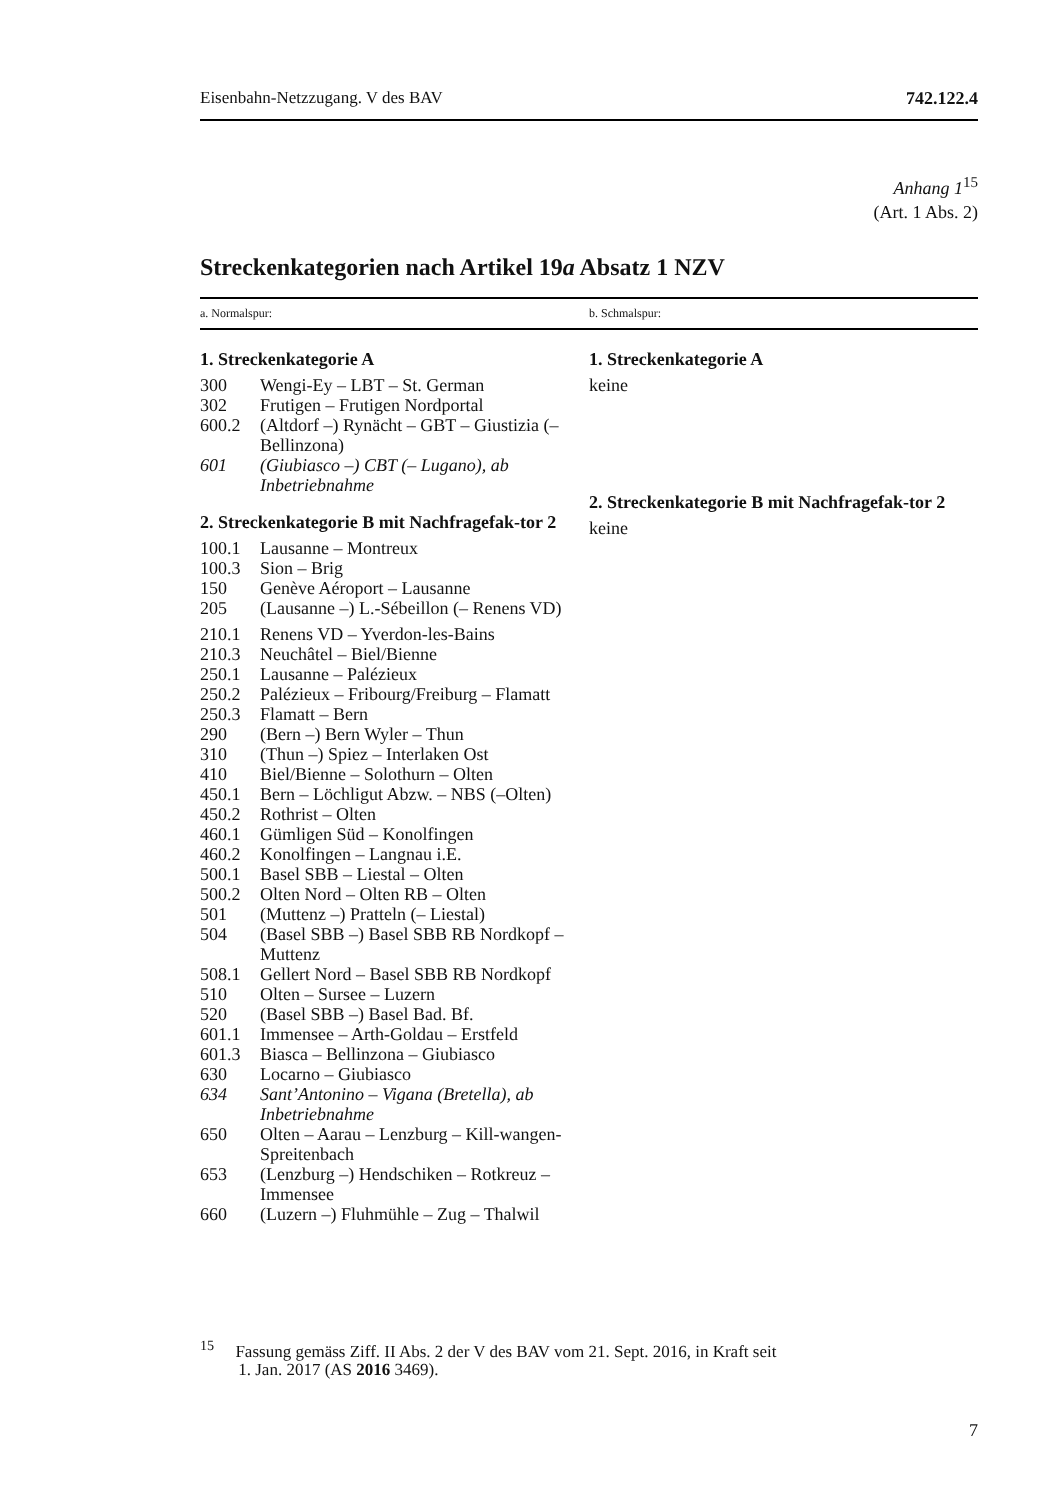Eisenbahn-Netzzugang. V des BAV 742.122.4
Anhang 1<sup>15</sup>
(Art. 1 Abs. 2)
Streckenkategorien nach Artikel 19a Absatz 1 NZV
a. Normalspur: b. Schmalspur:
1. Streckenkategorie A
| 300 | Wengi-Ey – LBT – St. German |
| 302 | Frutigen – Frutigen Nordportal |
| 600.2 | (Altdorf –) Rynächt – GBT – Giustizia (– Bellinzona) |
| 601 | (Giubiasco –) CBT (– Lugano), ab Inbetriebnahme |
2. Streckenkategorie B mit Nachfragefak-tor 2
| 100.1 | Lausanne – Montreux |
| 100.3 | Sion – Brig |
| 150 | Genève Aéroport – Lausanne |
| 205 | (Lausanne –) L.-Sébeillon (– Renens VD) |
| 210.1 | Renens VD – Yverdon-les-Bains |
| 210.3 | Neuchâtel – Biel/Bienne |
| 250.1 | Lausanne – Palézieux |
| 250.2 | Palézieux – Fribourg/Freiburg – Flamatt |
| 250.3 | Flamatt – Bern |
| 290 | (Bern –) Bern Wyler – Thun |
| 310 | (Thun –) Spiez – Interlaken Ost |
| 410 | Biel/Bienne – Solothurn – Olten |
| 450.1 | Bern – Löchligut Abzw. – NBS (–Olten) |
| 450.2 | Rothrist – Olten |
| 460.1 | Gümligen Süd – Konolfingen |
| 460.2 | Konolfingen – Langnau i.E. |
| 500.1 | Basel SBB – Liestal – Olten |
| 500.2 | Olten Nord – Olten RB – Olten |
| 501 | (Muttenz –) Pratteln (– Liestal) |
| 504 | (Basel SBB –) Basel SBB RB Nordkopf – Muttenz |
| 508.1 | Gellert Nord – Basel SBB RB Nordkopf |
| 510 | Olten – Sursee – Luzern |
| 520 | (Basel SBB –) Basel Bad. Bf. |
| 601.1 | Immensee – Arth-Goldau – Erstfeld |
| 601.3 | Biasca – Bellinzona – Giubiasco |
| 630 | Locarno – Giubiasco |
| 634 | Sant’Antonino – Vigana (Bretella), ab Inbetriebnahme |
| 650 | Olten – Aarau – Lenzburg – Kill-wangen-Spreitenbach |
| 653 | (Lenzburg –) Hendschiken – Rotkreuz – Immensee |
| 660 | (Luzern –) Fluhmühle – Zug – Thalwil |
1. Streckenkategorie A
keine
2. Streckenkategorie B mit Nachfragefak-tor 2
keine
<sup>15</sup> Fassung gemäss Ziff. II Abs. 2 der V des BAV vom 21. Sept. 2016, in Kraft seit
1. Jan. 2017 (AS 2016 3469).
7